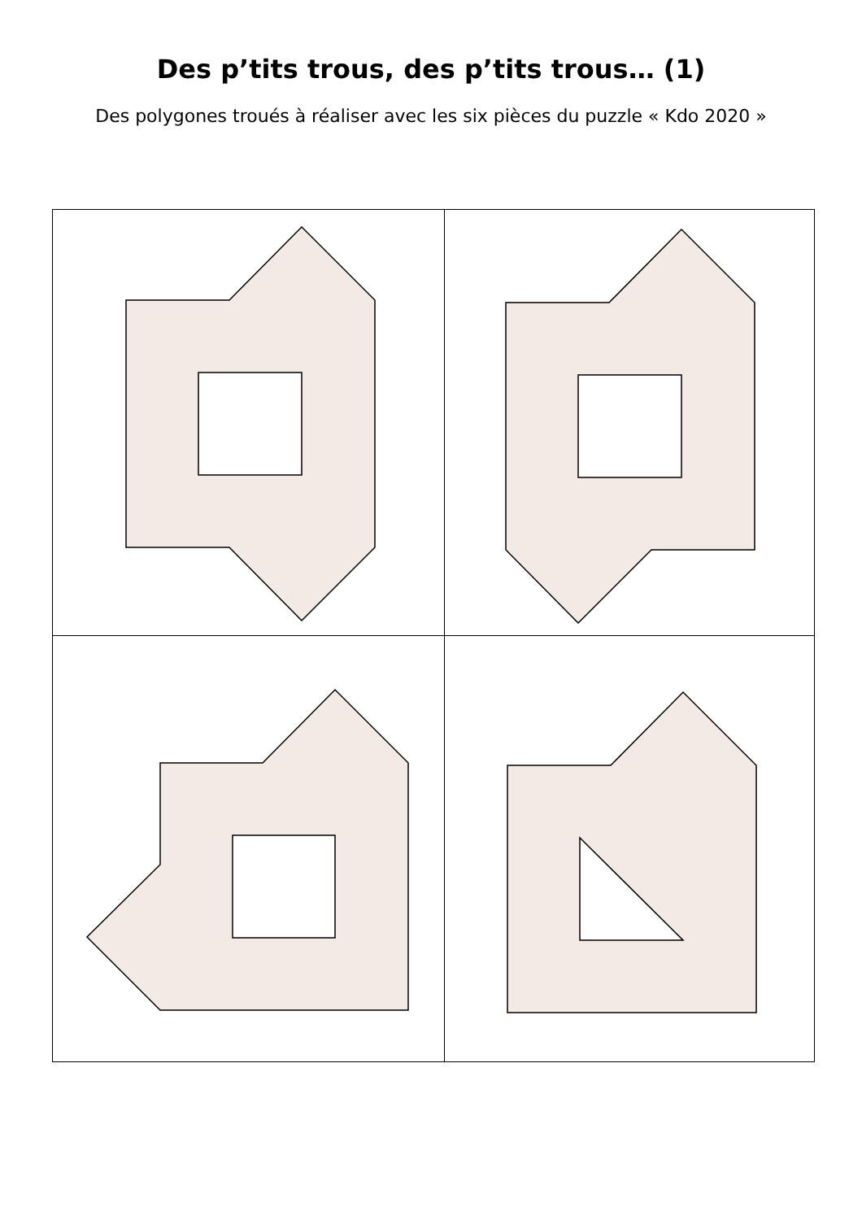Des p’tits trous, des p’tits trous… (1)
Des polygones troués à réaliser avec les six pièces du puzzle « Kdo 2020 »